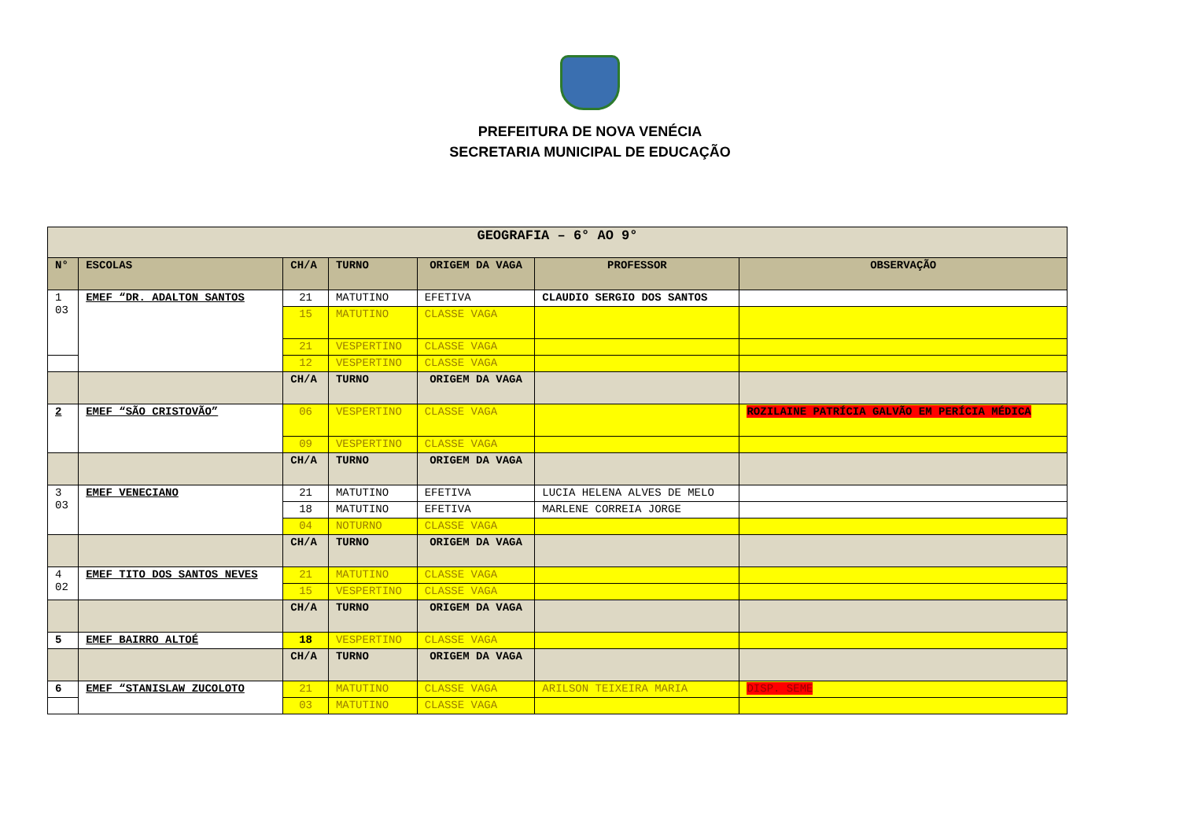PREFEITURA DE NOVA VENÉCIA
SECRETARIA MUNICIPAL DE EDUCAÇÃO
| GEOGRAFIA – 6° AO 9° | | | | | | |
| --- | --- | --- | --- | --- | --- | --- |
| N° | ESCOLAS | CH/A | TURNO | ORIGEM DA VAGA | PROFESSOR | OBSERVAÇÃO |
| 1 03 | EMEF “DR. ADALTON SANTOS | 21 | MATUTINO | EFETIVA | CLAUDIO SERGIO DOS SANTOS | |
| | | 15 | MATUTINO | CLASSE VAGA | | |
| | | 21 | VESPERTINO | CLASSE VAGA | | |
| | | 12 | VESPERTINO | CLASSE VAGA | | |
| | | CH/A | TURNO | ORIGEM DA VAGA | | |
| 2 | EMEF “SÃO CRISTOVÃO” | 06 | VESPERTINO | CLASSE VAGA | | ROZILAINE PATRÍCIA GALVÃO EM PERÍCIA MÉDICA |
| | | 09 | VESPERTINO | CLASSE VAGA | | |
| | | CH/A | TURNO | ORIGEM DA VAGA | | |
| 3 03 | EMEF VENECIANO | 21 | MATUTINO | EFETIVA | LUCIA HELENA ALVES DE MELO | |
| | | 18 | MATUTINO | EFETIVA | MARLENE CORREIA JORGE | |
| | | 04 | NOTURNO | CLASSE VAGA | | |
| | | CH/A | TURNO | ORIGEM DA VAGA | | |
| 4 02 | EMEF TITO DOS SANTOS NEVES | 21 | MATUTINO | CLASSE VAGA | | |
| | | 15 | VESPERTINO | CLASSE VAGA | | |
| | | CH/A | TURNO | ORIGEM DA VAGA | | |
| 5 | EMEF BAIRRO ALTOÉ | 18 | VESPERTINO | CLASSE VAGA | | |
| | | CH/A | TURNO | ORIGEM DA VAGA | | |
| 6 | EMEF “STANISLAW ZUCOLOTO | 21 | MATUTINO | CLASSE VAGA | ARILSON TEIXEIRA MARIA | DISP. SEME |
| | | 03 | MATUTINO | CLASSE VAGA | | |